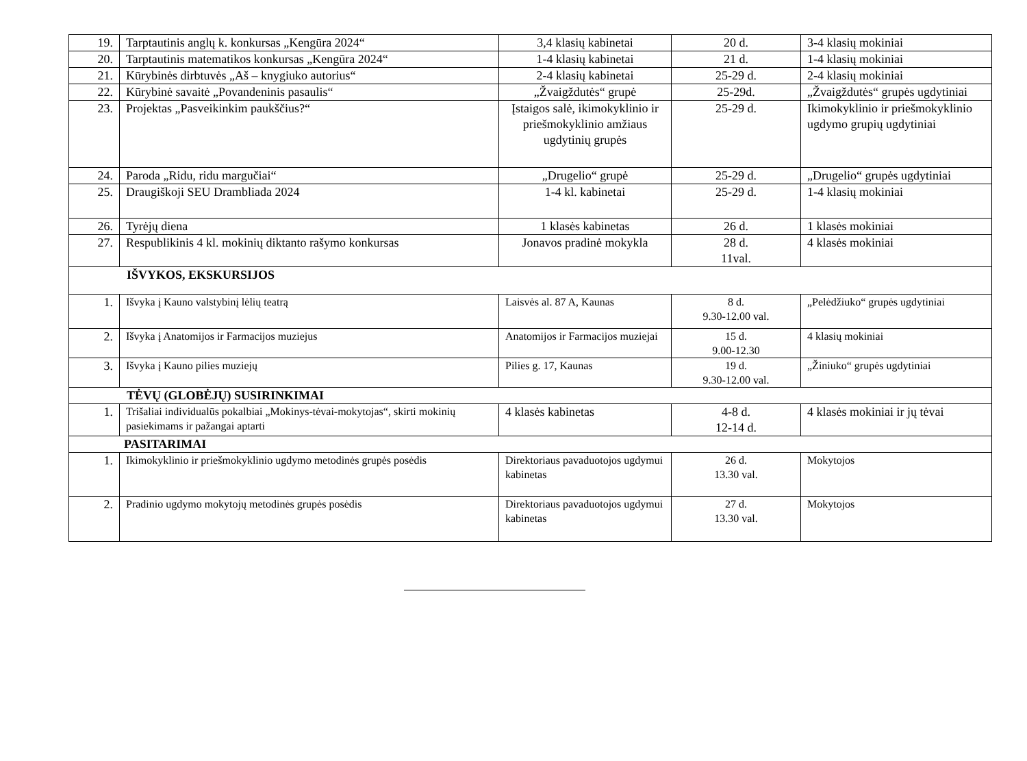| 19. | Tarptautinis anglų k. konkursas „Kengūra 2024“ | 3,4 klasių kabinetai | 20 d. | 3-4 klasių mokiniai |
| 20. | Tarptautinis matematikos konkursas „Kengūra 2024“ | 1-4 klasių kabinetai | 21 d. | 1-4 klasių mokiniai |
| 21. | Kūrybinės dirbtuvės „Aš – knygiuko autorius“ | 2-4 klasių kabinetai | 25-29 d. | 2-4 klasių mokiniai |
| 22. | Kūrybinė savaitė „Povandeninis pasaulis“ | „Žvaigždutės“ grupė | 25-29d. | „Žvaigždutės“ grupės ugdytiniai |
| 23. | Projektas „Pasveikinkim paukščius?“ | Įstaigos salė, ikimokyklinio ir priešmokyklinio amžiaus ugdytinių grupės | 25-29 d. | Ikimokyklinio ir priešmokyklinio ugdymo grupių ugdytiniai |
| 24. | Paroda „Ridu, ridu margučiai“ | „Drugelio“ grupė | 25-29 d. | „Drugelio“ grupės ugdytiniai |
| 25. | Draugiškoji SEU Drambliada 2024 | 1-4 kl. kabinetai | 25-29 d. | 1-4 klasių mokiniai |
| 26. | Tyrėjų diena | 1 klasės kabinetas | 26 d. | 1 klasės mokiniai |
| 27. | Respublikinis 4 kl. mokinių diktanto rašymo konkursas | Jonavos pradinė mokykla | 28 d. 11val. | 4 klasės mokiniai |
| IŠVYKOS, EKSKURSIJOS | | | | |
| 1. | Išvyka į Kauno valstybinį lėlių teatrą | Laisvės al. 87 A, Kaunas | 8 d. 9.30-12.00 val. | „Pelėdžiuko“ grupės ugdytiniai |
| 2. | Išvyka į Anatomijos ir Farmacijos muziejus | Anatomijos ir Farmacijos muziejai | 15 d. 9.00-12.30 | 4 klasių mokiniai |
| 3. | Išvyka į Kauno pilies muziejų | Pilies g. 17, Kaunas | 19 d. 9.30-12.00 val. | „Žiniuko“ grupės ugdytiniai |
| TĖVŲ (GLOBĖJŲ) SUSIRINKIMAI | | | | |
| 1. | Trišaliai individualūs pokalbiai „Mokinys-tėvai-mokytojas“, skirti mokinių pasiekimams ir pažangai aptarti | 4 klasės kabinetas | 4-8 d. 12-14 d. | 4 klasės mokiniai ir jų tėvai |
| PASITARIMAI | | | | |
| 1. | Ikimokyklinio ir priešmokyklinio ugdymo metodinės grupės posėdis | Direktoriaus pavaduotojos ugdymui kabinetas | 26 d. 13.30 val. | Mokytojos |
| 2. | Pradinio ugdymo mokytojų metodinės grupės posėdis | Direktoriaus pavaduotojos ugdymui kabinetas | 27 d. 13.30 val. | Mokytojos |